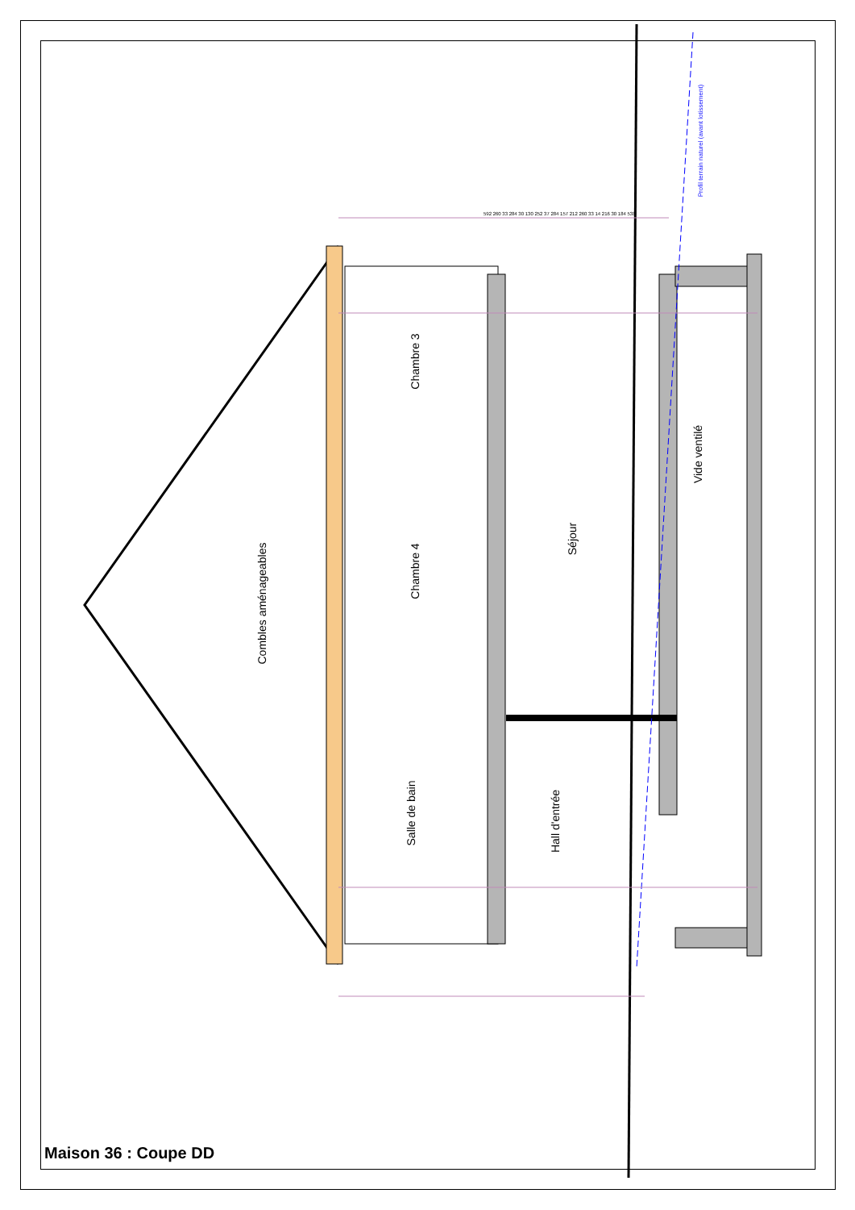Chambre 3
Chambre 4
Salle de bain
Combles aménageables
Séjour
Hall d'entrée
Vide ventilé
Profil terrain naturel (avant lotissement)
592 260 33 284 30 130 252 37 284 157 212 260 33 14 216 30 184 538
Maison 36 : Coupe DD